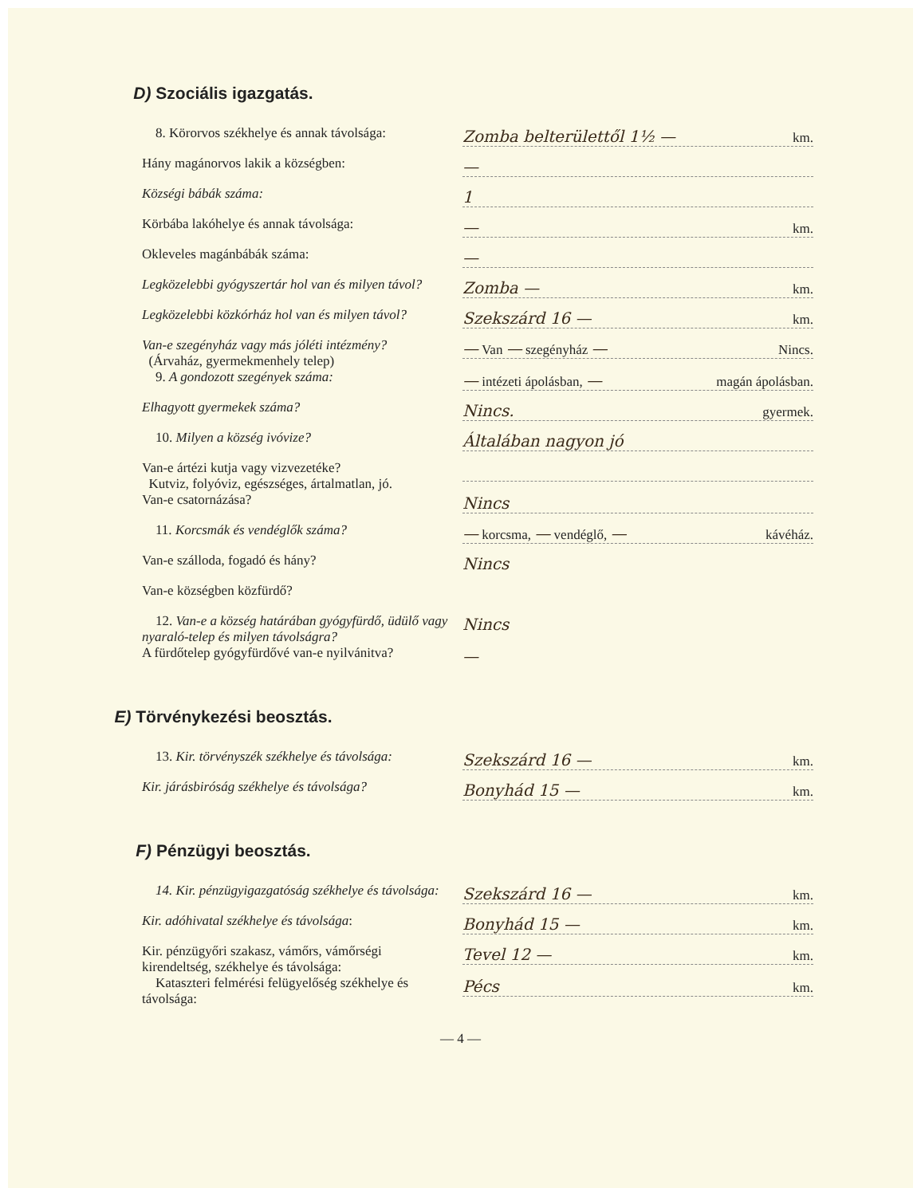D) Szociális igazgatás.
8. Körorvos székhelye és annak távolsága:
Zomba belterülettől 1½ — km.
Hány magánorvos lakik a községben:
—
Községi bábák száma:
1
Körbába lakóhelye és annak távolsága:
— km.
Okleveles magánbábák száma:
—
Legközelebbi gyógyszertár hol van és milyen távol?
Zomba — km.
Legközelebbi közkórház hol van és milyen távol?
Szekszárd 16 — km.
Van-e szegényház vagy más jóléti intézmény?
(Árvaház, gyermekmenhely telep)
— Van — szegényház — Nincs.
9. A gondozott szegények száma:
— intézeti ápolásban, — magán ápolásban.
Elhagyott gyermekek száma?
Nincs. gyermek.
10. Milyen a község ivóvize?
Általában nagyon jó
Van-e ártézi kutja vagy vizvezetéke?
Kutviz, folyóviz, egészséges, ártalmatlan, jó.
Van-e csatornázása?
Nincs
11. Korcsmák és vendéglők száma?
— korcsma, — vendéglő, — kávéház.
Van-e szálloda, fogadó és hány?
Nincs
Van-e községben közfürdő?
12. Van-e a község határában gyógyfürdő, üdülő vagy nyaraló-telep és milyen távolságra?
Nincs
A fürdőtelep gyógyfürdővé van-e nyilvánitva?
—
E) Törvénykezési beosztás.
13. Kir. törvényszék székhelye és távolsága:
Szekszárd 16 — km.
Kir. járásbiróság székhelye és távolsága?
Bonyhád 15 — km.
F) Pénzügyi beosztás.
14. Kir. pénzügyigazgatóság székhelye és távolsága:
Szekszárd 16 — km.
Kir. adóhivatal székhelye és távolsága:
Bonyhád 15 — km.
Kir. pénzügyőri szakasz, vámőrs, vámőrségi kirendeltség, székhelye és távolsága:
Tevel 12 — km.
Kataszteri felmérési felügyelőség székhelye és távolsága:
Pécs km.
— 4 —